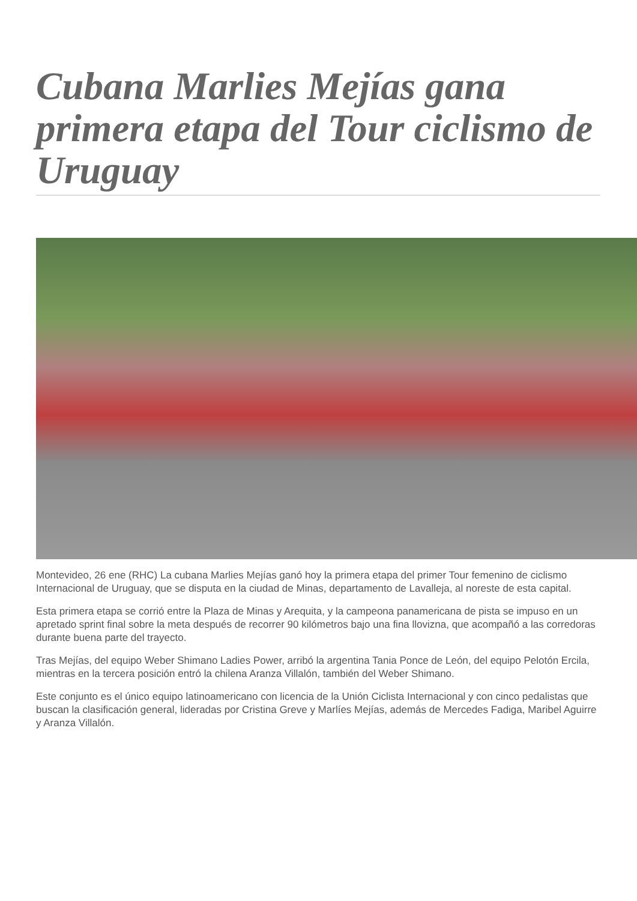Cubana Marlies Mejías gana primera etapa del Tour ciclismo de Uruguay
Montevideo, 26 ene (RHC) La cubana Marlies Mejías ganó hoy la primera etapa del primer Tour femenino de ciclismo Internacional de Uruguay, que se disputa en la ciudad de Minas, departamento de Lavalleja, al noreste de esta capital.
Esta primera etapa se corrió entre la Plaza de Minas y Arequita, y la campeona panamericana de pista se impuso en un apretado sprint final sobre la meta después de recorrer 90 kilómetros bajo una fina llovizna, que acompañó a las corredoras durante buena parte del trayecto.
Tras Mejías, del equipo Weber Shimano Ladies Power, arribó la argentina Tania Ponce de León, del equipo Pelotón Ercila, mientras en la tercera posición entró la chilena Aranza Villalón, también del Weber Shimano.
Este conjunto es el único equipo latinoamericano con licencia de la Unión Ciclista Internacional y con cinco pedalistas que buscan la clasificación general, lideradas por Cristina Greve y Marlíes Mejías, además de Mercedes Fadiga, Maribel Aguirre y Aranza Villalón.